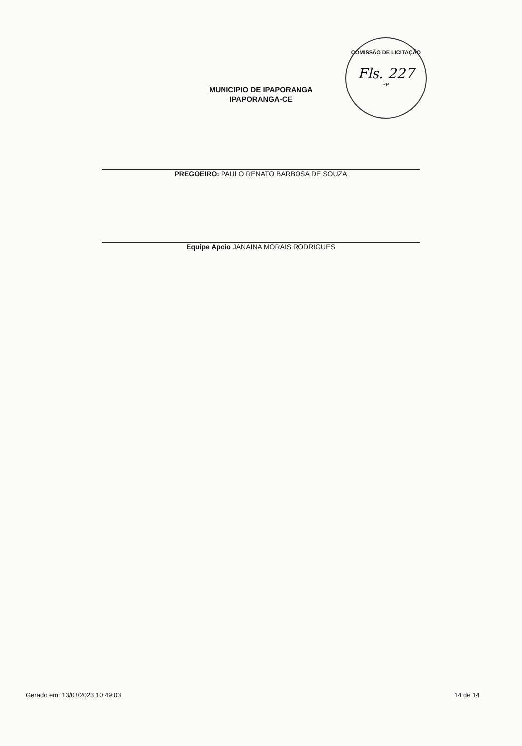COMISSÃO DE LICITAÇÃO
Fls. 227
PP
MUNICIPIO DE IPAPORANGA
IPAPORANGA-CE
PREGOEIRO: PAULO RENATO BARBOSA DE SOUZA
Equipe Apoio JANAINA MORAIS RODRIGUES
Gerado em: 13/03/2023 10:49:03 14 de 14